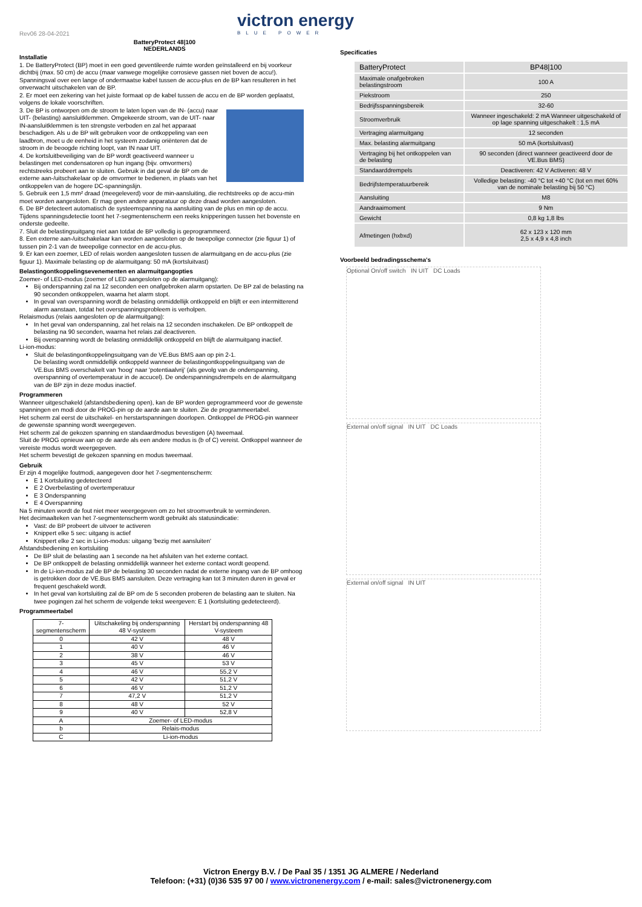Rev06 28-04-2021
BatteryProtect 48|100
NEDERLANDS
victron energy
BLUE POWER
Installatie
1. De BatteryProtect (BP) moet in een goed geventileerde ruimte worden geïnstalleerd en bij voorkeur dichtbij (max. 50 cm) de accu (maar vanwege mogelijke corrosieve gassen niet boven de accu!). Spanningsval over een lange of ondermaatse kabel tussen de accu-plus en de BP kan resulteren in het onverwacht uitschakelen van de BP.
2. Er moet een zekering van het juiste formaat op de kabel tussen de accu en de BP worden geplaatst, volgens de lokale voorschriften.
3. De BP is ontworpen om de stroom te laten lopen van de IN- (accu) naar UIT- (belasting) aansluitklemmen. Omgekeerde stroom, van de UIT- naar IN-aansluitklemmen is ten strengste verboden en zal het apparaat beschadigen. Als u de BP wilt gebruiken voor de ontkoppeling van een laadbron, moet u de eenheid in het systeem zodanig oriënteren dat de stroom in de beoogde richting loopt, van IN naar UIT.
4. De kortsluitbeveiliging van de BP wordt geactiveerd wanneer u belastingen met condensatoren op hun ingang (bijv. omvormers) rechtstreeks probeert aan te sluiten. Gebruik in dat geval de BP om de externe aan-/uitschakelaar op de omvormer te bedienen, in plaats van het ontkoppelen van de hogere DC-spanningslijn.
5. Gebruik een 1,5 mm² draad (meegeleverd) voor de min-aansluiting, die rechtstreeks op de accu-min moet worden aangesloten. Er mag geen andere apparatuur op deze draad worden aangesloten.
6. De BP detecteert automatisch de systeemspanning na aansluiting van de plus en min op de accu. Tijdens spanningsdetectie toont het 7-segmentenscherm een reeks knipperingen tussen het bovenste en onderste gedeelte.
7. Sluit de belastingsuitgang niet aan totdat de BP volledig is geprogrammeerd.
8. Een externe aan-/uitschakelaar kan worden aangesloten op de tweepolige connector (zie figuur 1) of tussen pin 2-1 van de tweepolige connector en de accu-plus.
9. Er kan een zoemer, LED of relais worden aangesloten tussen de alarmuitgang en de accu-plus (zie figuur 1). Maximale belasting op de alarmuitgang: 50 mA (kortsluitvast)
Belastingontkoppelingsevenementen en alarmuitgangopties
Zoemer- of LED-modus (zoemer of LED aangesloten op de alarmuitgang):
Bij onderspanning zal na 12 seconden een onafgebroken alarm opstarten. De BP zal de belasting na 90 seconden ontkoppelen, waarna het alarm stopt.
In geval van overspanning wordt de belasting onmiddellijk ontkoppeld en blijft er een intermitterend alarm aanstaan, totdat het overspanningsprobleem is verholpen.
Relaismodus (relais aangesloten op de alarmuitgang):
In het geval van onderspanning, zal het relais na 12 seconden inschakelen. De BP ontkoppelt de belasting na 90 seconden, waarna het relais zal deactiveren.
Bij overspanning wordt de belasting onmiddellijk ontkoppeld en blijft de alarmuitgang inactief.
Li-ion-modus:
Sluit de belastingontkoppelingsuitgang van de VE.Bus BMS aan op pin 2-1.
De belasting wordt onmiddellijk ontkoppeld wanneer de belastingontkoppelingsuitgang van de VE.Bus BMS overschakelt van 'hoog' naar 'potentiaalvrij' (als gevolg van de onderspanning, overspanning of overtemperatuur in de accucel). De onderspanningsdrempels en de alarmuitgang van de BP zijn in deze modus inactief.
Programmeren
Wanneer uitgeschakeld (afstandsbediening open), kan de BP worden geprogrammeerd voor de gewenste spanningen en modi door de PROG-pin op de aarde aan te sluiten. Zie de programmeertabel.
Het scherm zal eerst de uitschakel- en herstartspanningen doorlopen. Ontkoppel de PROG-pin wanneer de gewenste spanning wordt weergegeven.
Het scherm zal de gekozen spanning en standaardmodus bevestigen (A) tweemaal.
Sluit de PROG opnieuw aan op de aarde als een andere modus is (b of C) vereist. Ontkoppel wanneer de vereiste modus wordt weergegeven.
Het scherm bevestigt de gekozen spanning en modus tweemaal.
Gebruik
Er zijn 4 mogelijke foutmodi, aangegeven door het 7-segmentenscherm:
E 1 Kortsluiting gedetecteerd
E 2 Overbelasting of overtemperatuur
E 3 Onderspanning
E 4 Overspanning
Na 5 minuten wordt de fout niet meer weergegeven om zo het stroomverbruik te verminderen.
Het decimaalteken van het 7-segmentenscherm wordt gebruikt als statusindicatie:
Vast: de BP probeert de uitvoer te activeren
Knippert elke 5 sec: uitgang is actief
Knippert elke 2 sec in Li-ion-modus: uitgang 'bezig met aansluiten'
Afstandsbediening en kortsluiting
De BP sluit de belasting aan 1 seconde na het afsluiten van het externe contact.
De BP ontkoppelt de belasting onmiddellijk wanneer het externe contact wordt geopend.
In de Li-ion-modus zal de BP de belasting 30 seconden nadat de externe ingang van de BP omhoog is getrokken door de VE.Bus BMS aansluiten. Deze vertraging kan tot 3 minuten duren in geval er frequent geschakeld wordt.
In het geval van kortsluiting zal de BP om de 5 seconden proberen de belasting aan te sluiten. Na twee pogingen zal het scherm de volgende tekst weergeven: E 1 (kortsluiting gedetecteerd).
Programmeertabel
| 7-segmentenscherm | Uitschakeling bij onderspanning 48 V-systeem | Herstart bij onderspanning 48 V-systeem |
| --- | --- | --- |
| 0 | 42 V | 48 V |
| 1 | 40 V | 46 V |
| 2 | 38 V | 46 V |
| 3 | 45 V | 53 V |
| 4 | 46 V | 55,2 V |
| 5 | 42 V | 51,2 V |
| 6 | 46 V | 51,2 V |
| 7 | 47,2 V | 51,2 V |
| 8 | 48 V | 52 V |
| 9 | 40 V | 52,8 V |
| A | Zoemer- of LED-modus | |
| b | Relais-modus | |
| C | Li-ion-modus | |
Specificaties
| BatteryProtect | BP48/100 |
| Maximale onafgebroken belastingstroom | 100 A |
| Piekstroom | 250 |
| Bedrijfsspanningsbereik | 32-60 |
| Stroomverbruik | Wanneer ingeschakeld: 2 mA Wanneer uitgeschakeld of op lage spanning uitgeschakelt : 1,5 mA |
| Vertraging alarmuitgang | 12 seconden |
| Max. belasting alarmuitgang | 50 mA (kortsluitvast) |
| Vertraging bij het ontkoppelen van de belasting | 90 seconden (direct wanneer geactiveerd door de VE.Bus BMS) |
| Standaarddrempels | Deactiveren: 42 V Activeren: 48 V |
| Bedrijfstemperatuurbereik | Volledige belasting: -40 °C tot +40 °C (tot en met 60% van de nominale belasting bij 50 °C) |
| Aansluiting | M8 |
| Aandraaimoment | 9 Nm |
| Gewicht | 0,8 kg 1,8 lbs |
| Afmetingen (hxbxd) | 62 x 123 x 120 mm 2,5 x 4,9 x 4,8 inch |
Voorbeeld bedradingsschema's
Optional On/off switch IN UIT DC Loads
External on/off signal IN UIT DC Loads
External on/off signal IN UIT
Victron Energy B.V. / De Paal 35 / 1351 JG ALMERE / Nederland
Telefoon: (+31) (0)36 535 97 00 / www.victronenergy.com / e-mail: sales@victronenergy.com